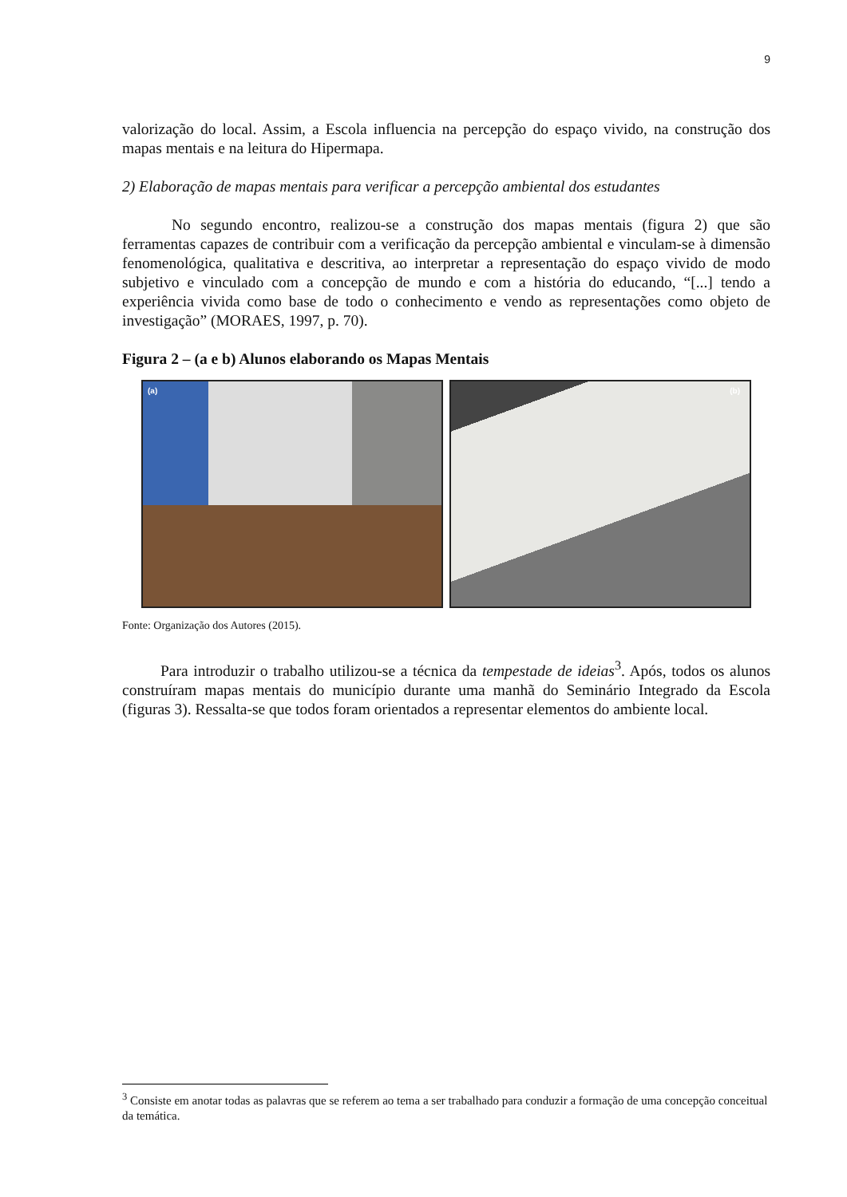9
valorização do local. Assim, a Escola influencia na percepção do espaço vivido, na construção dos mapas mentais e na leitura do Hipermapa.
2) Elaboração de mapas mentais para verificar a percepção ambiental dos estudantes
No segundo encontro, realizou-se a construção dos mapas mentais (figura 2) que são ferramentas capazes de contribuir com a verificação da percepção ambiental e vinculam-se à dimensão fenomenológica, qualitativa e descritiva, ao interpretar a representação do espaço vivido de modo subjetivo e vinculado com a concepção de mundo e com a história do educando, “[...] tendo a experiência vivida como base de todo o conhecimento e vendo as representações como objeto de investigação” (MORAES, 1997, p. 70).
Figura 2 – (a e b) Alunos elaborando os Mapas Mentais
(a)
(b)
Fonte: Organização dos Autores (2015).
Para introduzir o trabalho utilizou-se a técnica da tempestade de ideias<sup>3</sup>. Após, todos os alunos construíram mapas mentais do município durante uma manhã do Seminário Integrado da Escola (figuras 3). Ressalta-se que todos foram orientados a representar elementos do ambiente local.
<sup>3</sup> Consiste em anotar todas as palavras que se referem ao tema a ser trabalhado para conduzir a formação de uma concepção conceitual da temática.